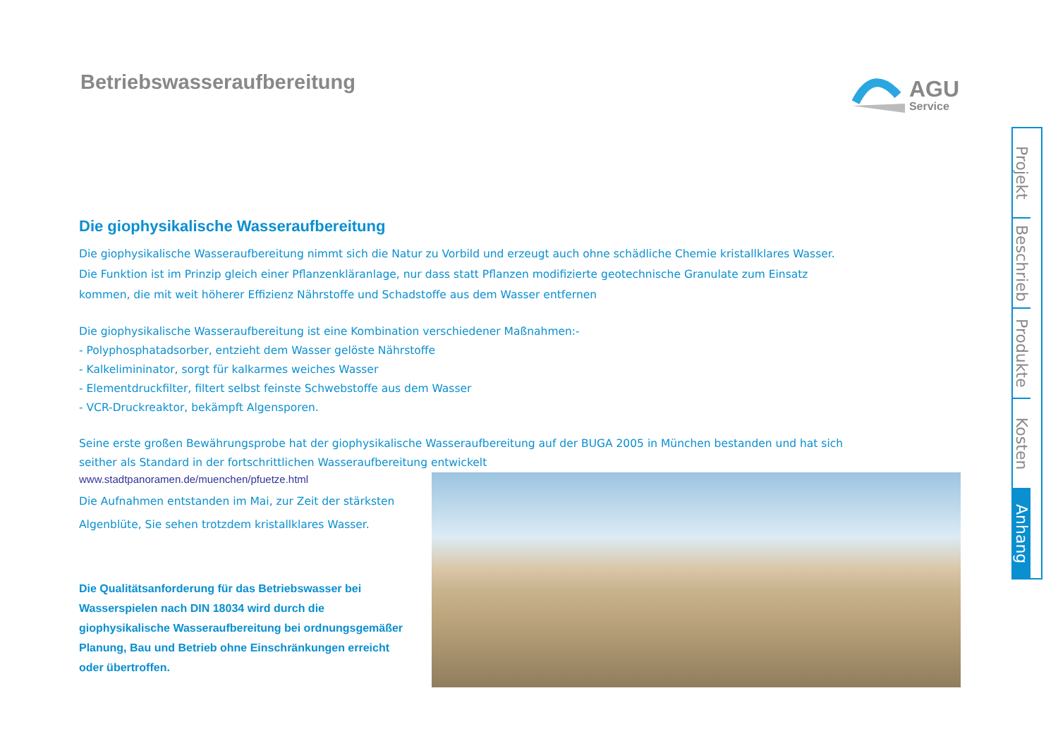Betriebswasseraufbereitung
AGU
Service
Die giophysikalische Wasseraufbereitung
Die giophysikalische Wasseraufbereitung nimmt sich die Natur zu Vorbild und erzeugt auch ohne schädliche Chemie kristallklares Wasser. Die Funktion ist im Prinzip gleich einer Pflanzenkläranlage, nur dass statt Pflanzen modifizierte geotechnische Granulate zum Einsatz kommen, die mit weit höherer Effizienz Nährstoffe und Schadstoffe aus dem Wasser entfernen
Die giophysikalische Wasseraufbereitung ist eine Kombination verschiedener Maßnahmen:-
- Polyphosphatadsorber, entzieht dem Wasser gelöste Nährstoffe
- Kalkelimininator, sorgt für kalkarmes weiches Wasser
- Elementdruckfilter, filtert selbst feinste Schwebstoffe aus dem Wasser
- VCR-Druckreaktor, bekämpft Algensporen.
Seine erste großen Bewährungsprobe hat der giophysikalische Wasseraufbereitung auf der BUGA 2005 in München bestanden und hat sich seither als Standard in der fortschrittlichen Wasseraufbereitung entwickelt
www.stadtpanoramen.de/muenchen/pfuetze.html
Die Aufnahmen entstanden im Mai, zur Zeit der stärksten Algenblüte, Sie sehen trotzdem kristallklares Wasser.
Die Qualitätsanforderung für das Betriebswasser bei Wasserspielen nach DIN 18034 wird durch die giophysikalische Wasseraufbereitung bei ordnungsgemäßer Planung, Bau und Betrieb ohne Einschränkungen erreicht oder übertroffen.
Projekt
Beschrieb
Produkte
Kosten
Anhang